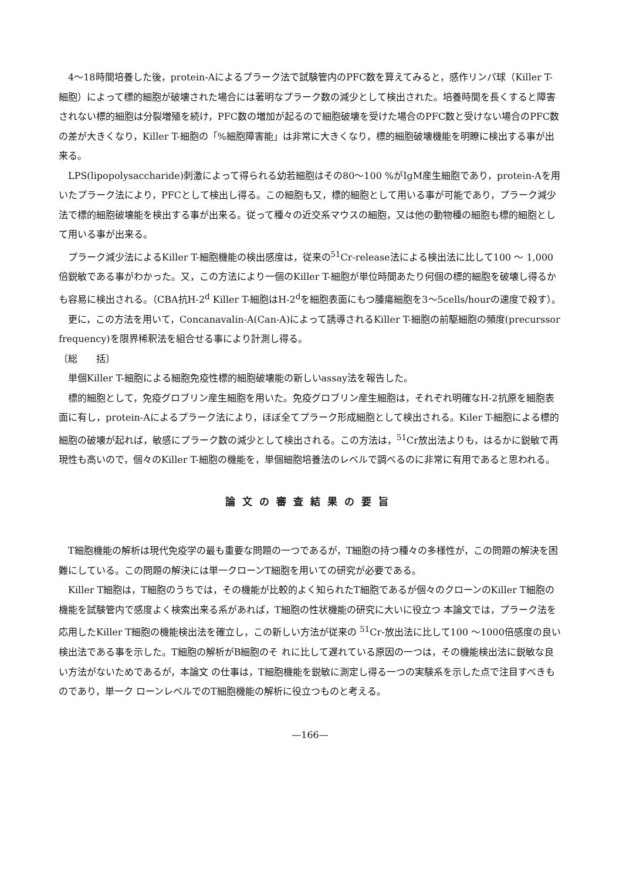4～18時間培養した後，protein-Aによるプラーク法で試験管内のPFC数を算えてみると，感作リンパ球（Killer T-細胞）によって標的細胞が破壊された場合には著明なプラーク数の減少として検出された。培養時間を長くすると障害されない標的細胞は分裂増殖を続け，PFC数の増加が起るので細胞破壊を受けた場合のPFC数と受けない場合のPFC数の差が大きくなり，Killer T-細胞の「%細胞障害能」は非常に大きくなり，標的細胞破壊機能を明瞭に検出する事が出来る。
LPS(lipopolysaccharide)刺激によって得られる幼若細胞はその80～100 %がIgM産生細胞であり，protein-Aを用いたプラーク法により，PFCとして検出し得る。この細胞も又，標的細胞として用いる事が可能であり，プラーク減少法で標的細胞破壊能を検出する事が出来る。従って種々の近交系マウスの細胞，又は他の動物種の細胞も標的細胞として用いる事が出来る。
プラーク減少法によるKiller T-細胞機能の検出感度は，従来の<sup>51</sup>Cr-release法による検出法に比して100 ～ 1,000倍鋭敏である事がわかった。又，この方法により一個のKiller T-細胞が単位時間あたり何個の標的細胞を破壊し得るかも容易に検出される。（CBA抗H-2<sup>d</sup> Killer T-細胞はH-2<sup>d</sup>を細胞表面にもつ腫瘍細胞を3～5cells/hourの速度で殺す）。
更に，この方法を用いて，Concanavalin-A(Can-A)によって誘導されるKiller T-細胞の前駆細胞の頻度(precurssor frequency)を限界稀釈法を組合せる事により計測し得る。
〔総　　括〕
単個Killer T-細胞による細胞免疫性標的細胞破壊能の新しいassay法を報告した。
標的細胞として，免疫グロブリン産生細胞を用いた。免疫グロブリン産生細胞は，それぞれ明確なH-2抗原を細胞表面に有し，protein-Aによるプラーク法により，ほぼ全てプラーク形成細胞として検出される。Kiler T-細胞による標的細胞の破壊が起れば，敏感にプラーク数の減少として検出される。この方法は，<sup>51</sup>Cr放出法よりも，はるかに鋭敏で再現性も高いので，個々のKiller T-細胞の機能を，単個細胞培養法のレベルで調べるのに非常に有用であると思われる。
論文の審査結果の要旨
T細胞機能の解析は現代免疫学の最も重要な問題の一つであるが，T細胞の持つ種々の多様性が，この問題の解決を困難にしている。この問題の解決には単一クローンT細胞を用いての研究が必要である。
Killer T細胞は，T細胞のうちでは，その機能が比較的よく知られたT細胞であるが個々のクローンのKiller T細胞の機能を試験管内で感度よく検索出来る系があれば，T細胞の性状機能の研究に大いに役立つ 本論文では，プラーク法を応用したKiller T細胞の機能検出法を確立し，この新しい方法が従来の <sup>51</sup>Cr-放出法に比して100 ～1000倍感度の良い検出法である事を示した。T細胞の解析がB細胞のそ れに比して遅れている原因の一つは，その機能検出法に鋭敏な良い方法がないためであるが，本論文 の仕事は，T細胞機能を鋭敏に測定し得る一つの実験系を示した点で注目すべきものであり，単一ク ローンレベルでのT細胞機能の解析に役立つものと考える。
—166—